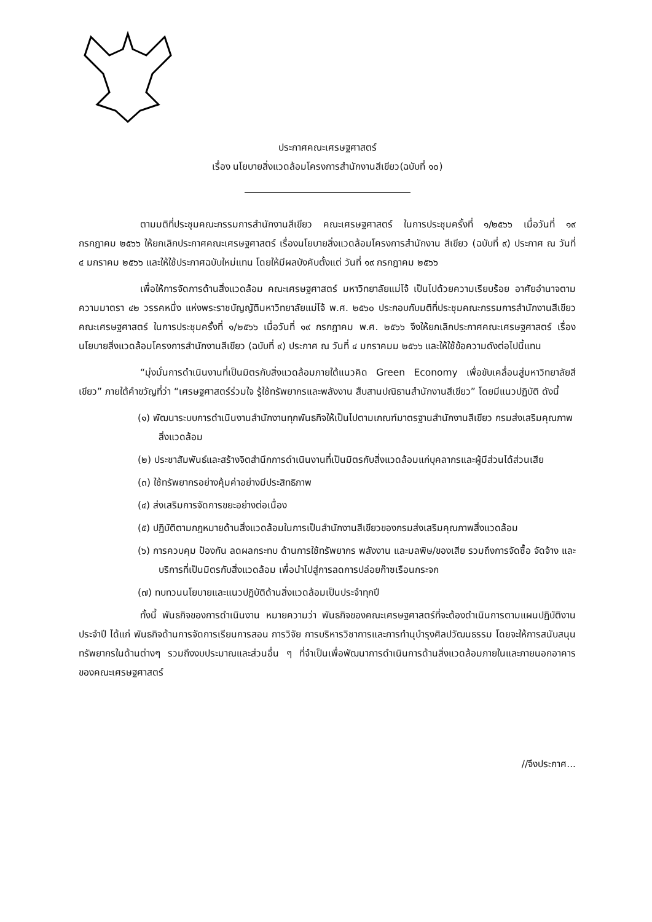ประกาศคณะเศรษฐศาสตร์
เรื่อง นโยบายสิ่งแวดล้อมโครงการสำนักงานสีเขียว(ฉบับที่ ๑๐)
ตามมติที่ประชุมคณะกรรมการสำนักงานสีเขียว คณะเศรษฐศาสตร์ ในการประชุมครั้งที่ ๑/๒๕๖๖ เมื่อวันที่ ๑๙ กรกฎาคม ๒๕๖๖ ให้ยกเลิกประกาศคณะเศรษฐศาสตร์ เรื่องนโยบายสิ่งแวดล้อมโครงการสำนักงาน สีเขียว (ฉบับที่ ๙) ประกาศ ณ วันที่ ๔ มกราคม ๒๕๖๖ และให้ใช้ประกาศฉบับใหม่แทน โดยให้มีผลบังคับตั้งแต่ วันที่ ๑๙ กรกฎาคม ๒๕๖๖
เพื่อให้การจัดการด้านสิ่งแวดล้อม คณะเศรษฐศาสตร์ มหาวิทยาลัยแม่โจ้ เป็นไปด้วยความเรียบร้อย อาศัยอำนาจตามความมาตรา ๔๒ วรรคหนึ่ง แห่งพระราชบัญญัติมหาวิทยาลัยแม่โจ้ พ.ศ. ๒๕๖๐ ประกอบกับมติที่ประชุมคณะกรรมการสำนักงานสีเขียว คณะเศรษฐศาสตร์ ในการประชุมครั้งที่ ๑/๒๕๖๖ เมื่อวันที่ ๑๙ กรกฎาคม พ.ศ. ๒๕๖๖ จึงให้ยกเลิกประกาศคณะเศรษฐศาสตร์ เรื่อง นโยบายสิ่งแวดล้อมโครงการสำนักงานสีเขียว (ฉบับที่ ๙) ประกาศ ณ วันที่ ๔ มกราคมม ๒๕๖๖ และให้ใช้ข้อความดังต่อไปนี้แทน
“มุ่งมั่นการดำเนินงานที่เป็นมิตรกับสิ่งแวดล้อมภายใต้แนวคิด Green Economy เพื่อขับเคลื่อนสู่มหาวิทยาลัยสีเขียว” ภายใต้คำขวัญที่ว่า “เศรษฐศาสตร์ร่วมใจ รู้ใช้ทรัพยากรและพลังงาน สืบสานปณิธานสำนักงานสีเขียว” โดยมีแนวปฏิบัติ ดังนี้
(๑) พัฒนาระบบการดำเนินงานสำนักงานทุกพันธกิจให้เป็นไปตามเกณฑ์มาตรฐานสำนักงานสีเขียว กรมส่งเสริมคุณภาพสิ่งแวดล้อม
(๒) ประชาสัมพันธ์และสร้างจิตสำนึกการดำเนินงานที่เป็นมิตรกับสิ่งแวดล้อมแก่บุคลากรและผู้มีส่วนได้ส่วนเสีย
(๓) ใช้ทรัพยากรอย่างคุ้มค่าอย่างมีประสิทธิภาพ
(๔) ส่งเสริมการจัดการขยะอย่างต่อเนื่อง
(๕) ปฏิบัติตามกฎหมายด้านสิ่งแวดล้อมในการเป็นสำนักงานสีเขียวของกรมส่งเสริมคุณภาพสิ่งแวดล้อม
(๖) การควบคุม ป้องกัน ลดผลกระทบ ด้านการใช้ทรัพยากร พลังงาน และมลพิษ/ของเสีย รวมถึงการจัดซื้อ จัดจ้าง และบริการที่เป็นมิตรกับสิ่งแวดล้อม เพื่อนำไปสู่การลดการปล่อยก๊าซเรือนกระจก
(๗) ทบทวนนโยบายและแนวปฏิบัติด้านสิ่งแวดล้อมเป็นประจำทุกปี
ทั้งนี้ พันธกิจของการดำเนินงาน หมายความว่า พันธกิจของคณะเศรษฐศาสตร์ที่จะต้องดำเนินการตามแผนปฏิบัติงานประจำปี ได้แก่ พันธกิจด้านการจัดการเรียนการสอน การวิจัย การบริหารวิชาการและการทำนุบำรุงศิลปวัฒนธรรม โดยจะให้การสนับสนุนทรัพยากรในด้านต่างๆ รวมถึงงบประมาณและส่วนอื่น ๆ ที่จำเป็นเพื่อพัฒนาการดำเนินการด้านสิ่งแวดล้อมภายในและภายนอกอาคารของคณะเศรษฐศาสตร์
//จึงประกาศ...